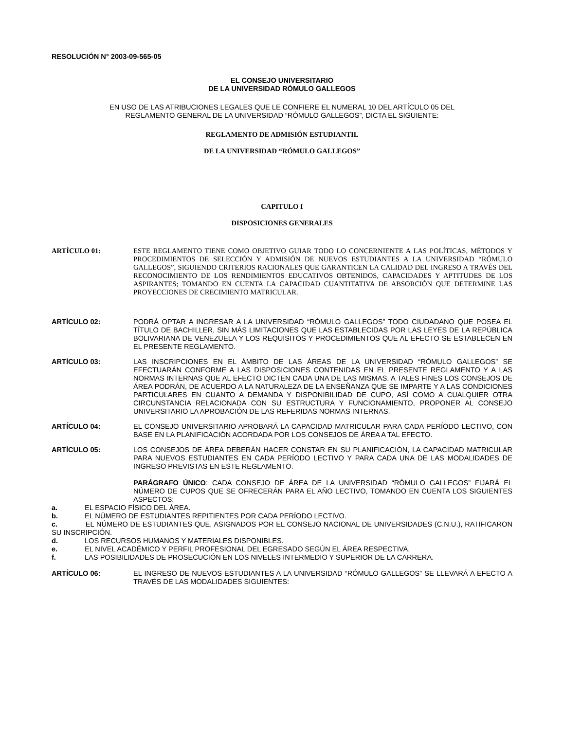RESOLUCIÓN N° 2003-09-565-05
EL CONSEJO UNIVERSITARIO
DE LA UNIVERSIDAD RÓMULO GALLEGOS
EN USO DE LAS ATRIBUCIONES LEGALES QUE LE CONFIERE EL NUMERAL 10 DEL ARTÍCULO 05 DEL
REGLAMENTO GENERAL DE LA UNIVERSIDAD “RÓMULO GALLEGOS”, DICTA EL SIGUIENTE:
REGLAMENTO DE ADMISIÓN ESTUDIANTIL
DE LA UNIVERSIDAD “RÓMULO GALLEGOS”
CAPITULO I
DISPOSICIONES GENERALES
ARTÍCULO 01: ESTE REGLAMENTO TIENE COMO OBJETIVO GUIAR TODO LO CONCERNIENTE A LAS POLÍTICAS, MÉTODOS Y PROCEDIMIENTOS DE SELECCIÓN Y ADMISIÓN DE NUEVOS ESTUDIANTES A LA UNIVERSIDAD “RÓMULO GALLEGOS”, SIGUIENDO CRITERIOS RACIONALES QUE GARANTICEN LA CALIDAD DEL INGRESO A TRAVÉS DEL RECONOCIMIENTO DE LOS RENDIMIENTOS EDUCATIVOS OBTENIDOS, CAPACIDADES Y APTITUDES DE LOS ASPIRANTES; TOMANDO EN CUENTA LA CAPACIDAD CUANTITATIVA DE ABSORCIÓN QUE DETERMINE LAS PROYECCIONES DE CRECIMIENTO MATRICULAR.
ARTÍCULO 02: PODRÁ OPTAR A INGRESAR A LA UNIVERSIDAD “RÓMULO GALLEGOS” TODO CIUDADANO QUE POSEA EL TÍTULO DE BACHILLER, SIN MÁS LIMITACIONES QUE LAS ESTABLECIDAS POR LAS LEYES DE LA REPÚBLICA BOLIVARIANA DE VENEZUELA Y LOS REQUISITOS Y PROCEDIMIENTOS QUE AL EFECTO SE ESTABLECEN EN EL PRESENTE REGLAMENTO.
ARTÍCULO 03: LAS INSCRIPCIONES EN EL ÁMBITO DE LAS ÁREAS DE LA UNIVERSIDAD “RÓMULO GALLEGOS” SE EFECTUARÁN CONFORME A LAS DISPOSICIONES CONTENIDAS EN EL PRESENTE REGLAMENTO Y A LAS NORMAS INTERNAS QUE AL EFECTO DICTEN CADA UNA DE LAS MISMAS. A TALES FINES LOS CONSEJOS DE ÁREA PODRÁN, DE ACUERDO A LA NATURALEZA DE LA ENSEÑANZA QUE SE IMPARTE Y A LAS CONDICIONES PARTICULARES EN CUANTO A DEMANDA Y DISPONIBILIDAD DE CUPO, ASÍ COMO A CUALQUIER OTRA CIRCUNSTANCIA RELACIONADA CON SU ESTRUCTURA Y FUNCIONAMIENTO, PROPONER AL CONSEJO UNIVERSITARIO LA APROBACIÓN DE LAS REFERIDAS NORMAS INTERNAS.
ARTÍCULO 04: EL CONSEJO UNIVERSITARIO APROBARÁ LA CAPACIDAD MATRICULAR PARA CADA PERÍODO LECTIVO, CON BASE EN LA PLANIFICACIÓN ACORDADA POR LOS CONSEJOS DE ÁREA A TAL EFECTO.
ARTÍCULO 05: LOS CONSEJOS DE ÁREA DEBERÁN HACER CONSTAR EN SU PLANIFICACIÓN, LA CAPACIDAD MATRICULAR PARA NUEVOS ESTUDIANTES EN CADA PERÍODO LECTIVO Y PARA CADA UNA DE LAS MODALIDADES DE INGRESO PREVISTAS EN ESTE REGLAMENTO.
PARÁGRAFO ÚNICO: CADA CONSEJO DE ÁREA DE LA UNIVERSIDAD “RÓMULO GALLEGOS” FIJARÁ EL NÚMERO DE CUPOS QUE SE OFRECERÁN PARA EL AÑO LECTIVO, TOMANDO EN CUENTA LOS SIGUIENTES ASPECTOS:
a. EL ESPACIO FÍSICO DEL ÁREA.
b. EL NÚMERO DE ESTUDIANTES REPITIENTES POR CADA PERÍODO LECTIVO.
c. EL NÚMERO DE ESTUDIANTES QUE, ASIGNADOS POR EL CONSEJO NACIONAL DE UNIVERSIDADES (C.N.U.), RATIFICARON SU INSCRIPCIÓN.
d. LOS RECURSOS HUMANOS Y MATERIALES DISPONIBLES.
e. EL NIVEL ACADÉMICO Y PERFIL PROFESIONAL DEL EGRESADO SEGÚN EL ÁREA RESPECTIVA.
f. LAS POSIBILIDADES DE PROSECUCIÓN EN LOS NIVELES INTERMEDIO Y SUPERIOR DE LA CARRERA.
ARTÍCULO 06: EL INGRESO DE NUEVOS ESTUDIANTES A LA UNIVERSIDAD “RÓMULO GALLEGOS” SE LLEVARÁ A EFECTO A TRAVÉS DE LAS MODALIDADES SIGUIENTES: